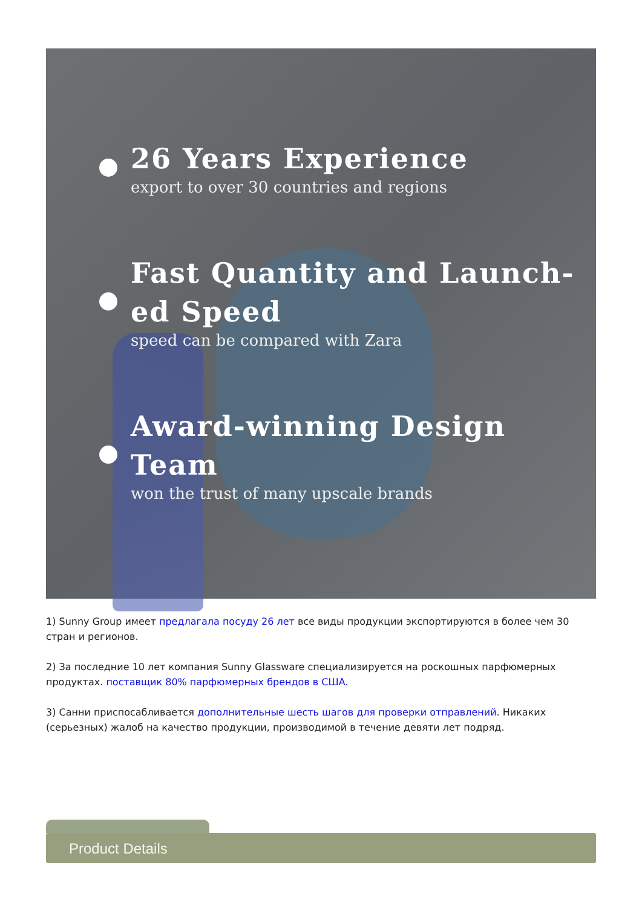26 Years Experience
export to over 30 countries and regions
Fast Quantity and Launch-
ed Speed
speed can be compared with Zara
Award-winning Design Team
won the trust of many upscale brands
1) Sunny Group имеет предлагала посуду 26 лет все виды продукции экспортируются в более чем 30 стран и регионов.
2) За последние 10 лет компания Sunny Glassware специализируется на роскошных парфюмерных продуктах. поставщик 80% парфюмерных брендов в США.
3) Санни приспосабливается дополнительные шесть шагов для проверки отправлений. Никаких (серьезных) жалоб на качество продукции, производимой в течение девяти лет подряд.
Product Details